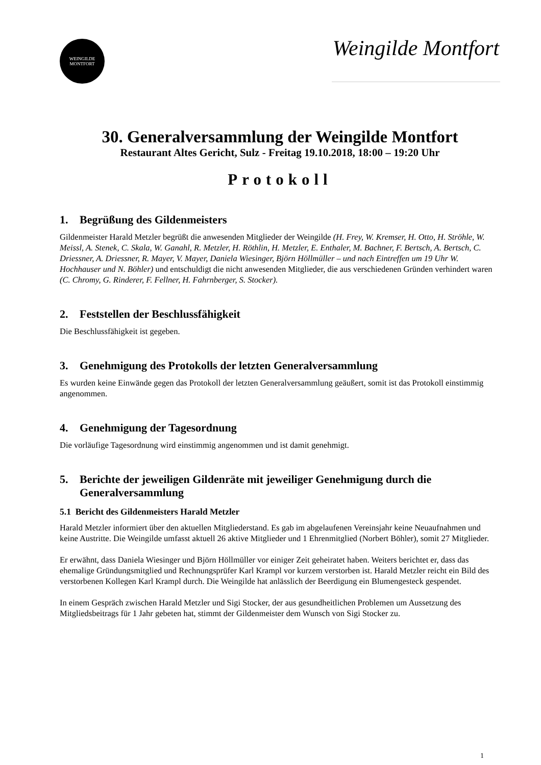WEINGILDE
MONTFORT
Weingilde Montfort
30. Generalversammlung der Weingilde Montfort
Restaurant Altes Gericht, Sulz - Freitag 19.10.2018, 18:00 – 19:20 Uhr
Protokoll
1. Begrüßung des Gildenmeisters
Gildenmeister Harald Metzler begrüßt die anwesenden Mitglieder der Weingilde (H. Frey, W. Kremser, H. Otto, H. Ströhle, W. Meissl, A. Stenek, C. Skala, W. Ganahl, R. Metzler, H. Röthlin, H. Metzler, E. Enthaler, M. Bachner, F. Bertsch, A. Bertsch, C. Driessner, A. Driessner, R. Mayer, V. Mayer, Daniela Wiesinger, Björn Höllmüller – und nach Eintreffen um 19 Uhr W. Hochhauser und N. Böhler) und entschuldigt die nicht anwesenden Mitglieder, die aus verschiedenen Gründen verhindert waren (C. Chromy, G. Rinderer, F. Fellner, H. Fahrnberger, S. Stocker).
2. Feststellen der Beschlussfähigkeit
Die Beschlussfähigkeit ist gegeben.
3. Genehmigung des Protokolls der letzten Generalversammlung
Es wurden keine Einwände gegen das Protokoll der letzten Generalversammlung geäußert, somit ist das Protokoll einstimmig angenommen.
4. Genehmigung der Tagesordnung
Die vorläufige Tagesordnung wird einstimmig angenommen und ist damit genehmigt.
5. Berichte der jeweiligen Gildenräte mit jeweiliger Genehmigung durch die Generalversammlung
5.1 Bericht des Gildenmeisters Harald Metzler
Harald Metzler informiert über den aktuellen Mitgliederstand. Es gab im abgelaufenen Vereinsjahr keine Neuaufnahmen und keine Austritte. Die Weingilde umfasst aktuell 26 aktive Mitglieder und 1 Ehrenmitglied (Norbert Böhler), somit 27 Mitglieder.
Er erwähnt, dass Daniela Wiesinger und Björn Höllmüller vor einiger Zeit geheiratet haben. Weiters berichtet er, dass das ehemalige Gründungsmitglied und Rechnungsprüfer Karl Krampl vor kurzem verstorben ist. Harald Metzler reicht ein Bild des verstorbenen Kollegen Karl Krampl durch. Die Weingilde hat anlässlich der Beerdigung ein Blumengesteck gespendet.
In einem Gespräch zwischen Harald Metzler und Sigi Stocker, der aus gesundheitlichen Problemen um Aussetzung des Mitgliedsbeitrags für 1 Jahr gebeten hat, stimmt der Gildenmeister dem Wunsch von Sigi Stocker zu.
1